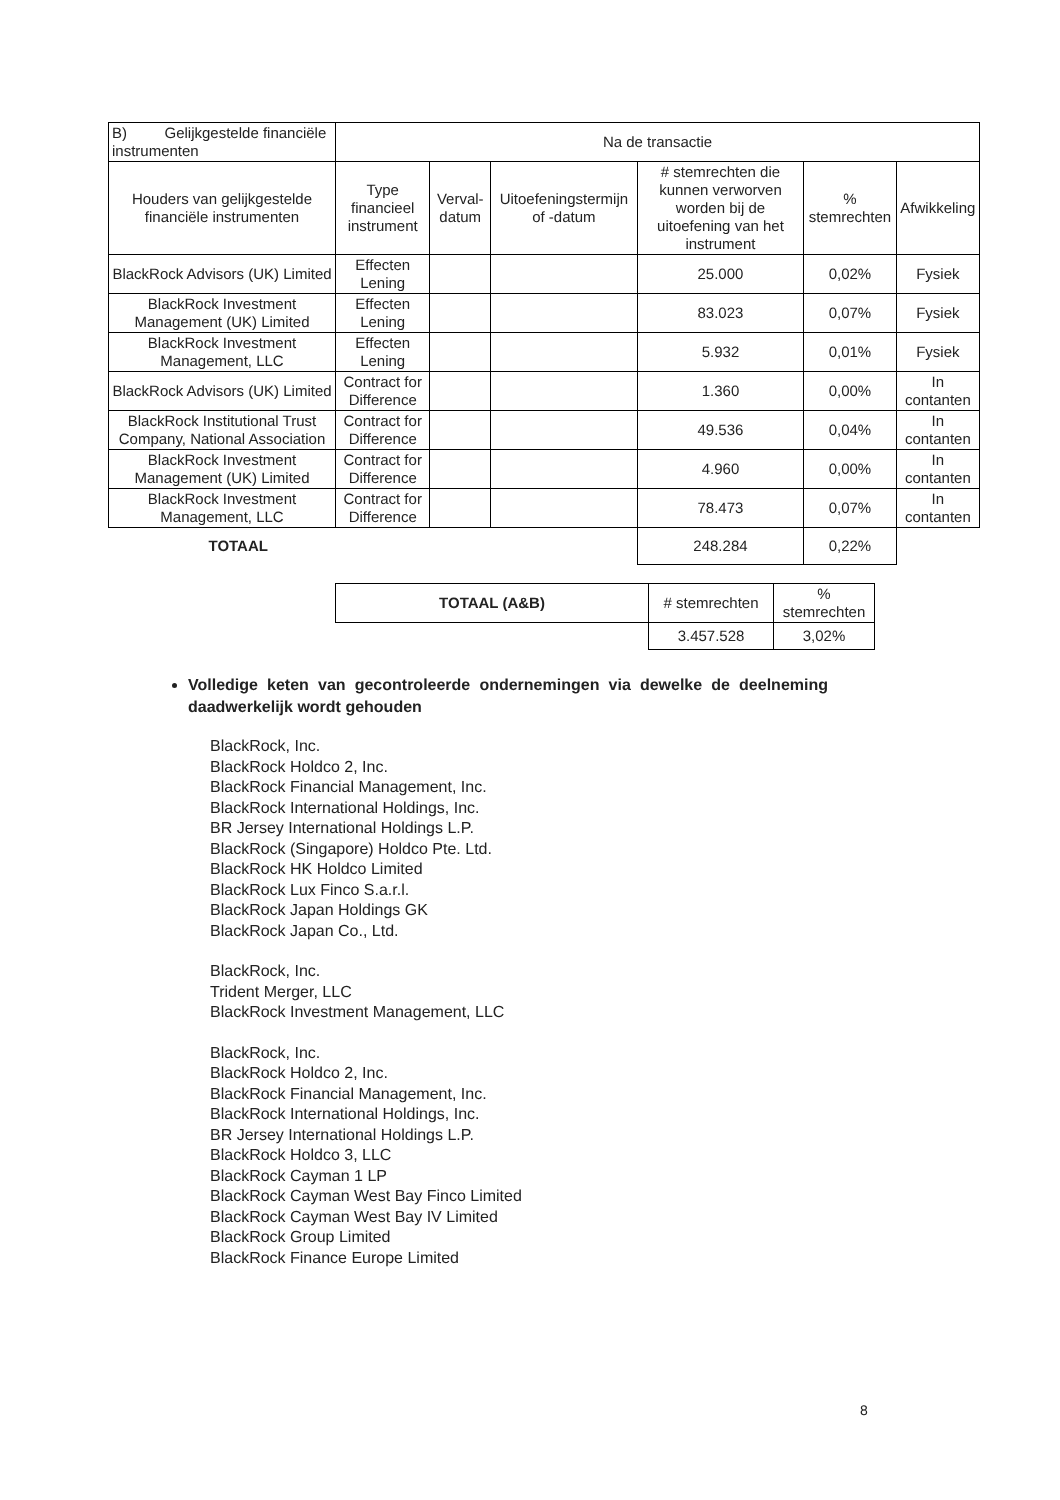| B) Gelijkgestelde financiële instrumenten | Na de transactie | | | | | |
| Houders van gelijkgestelde financiële instrumenten | Type financieel instrument | Verval-datum | Uitoefeningstermijn of -datum | # stemrechten die kunnen verworven worden bij de uitoefening van het instrument | % stemrechten | Afwikkeling |
| BlackRock Advisors (UK) Limited | Effecten Lening | | | 25.000 | 0,02% | Fysiek |
| BlackRock Investment Management (UK) Limited | Effecten Lening | | | 83.023 | 0,07% | Fysiek |
| BlackRock Investment Management, LLC | Effecten Lening | | | 5.932 | 0,01% | Fysiek |
| BlackRock Advisors (UK) Limited | Contract for Difference | | | 1.360 | 0,00% | In contanten |
| BlackRock Institutional Trust Company, National Association | Contract for Difference | | | 49.536 | 0,04% | In contanten |
| BlackRock Investment Management (UK) Limited | Contract for Difference | | | 4.960 | 0,00% | In contanten |
| BlackRock Investment Management, LLC | Contract for Difference | | | 78.473 | 0,07% | In contanten |
| TOTAAL | | | | 248.284 | 0,22% | |
| TOTAAL (A&B) | # stemrechten | % stemrechten |
| | 3.457.528 | 3,02% |
Volledige keten van gecontroleerde ondernemingen via dewelke de deelneming daadwerkelijk wordt gehouden
BlackRock, Inc.
BlackRock Holdco 2, Inc.
BlackRock Financial Management, Inc.
BlackRock International Holdings, Inc.
BR Jersey International Holdings L.P.
BlackRock (Singapore) Holdco Pte. Ltd.
BlackRock HK Holdco Limited
BlackRock Lux Finco S.a.r.l.
BlackRock Japan Holdings GK
BlackRock Japan Co., Ltd.
BlackRock, Inc.
Trident Merger, LLC
BlackRock Investment Management, LLC
BlackRock, Inc.
BlackRock Holdco 2, Inc.
BlackRock Financial Management, Inc.
BlackRock International Holdings, Inc.
BR Jersey International Holdings L.P.
BlackRock Holdco 3, LLC
BlackRock Cayman 1 LP
BlackRock Cayman West Bay Finco Limited
BlackRock Cayman West Bay IV Limited
BlackRock Group Limited
BlackRock Finance Europe Limited
8